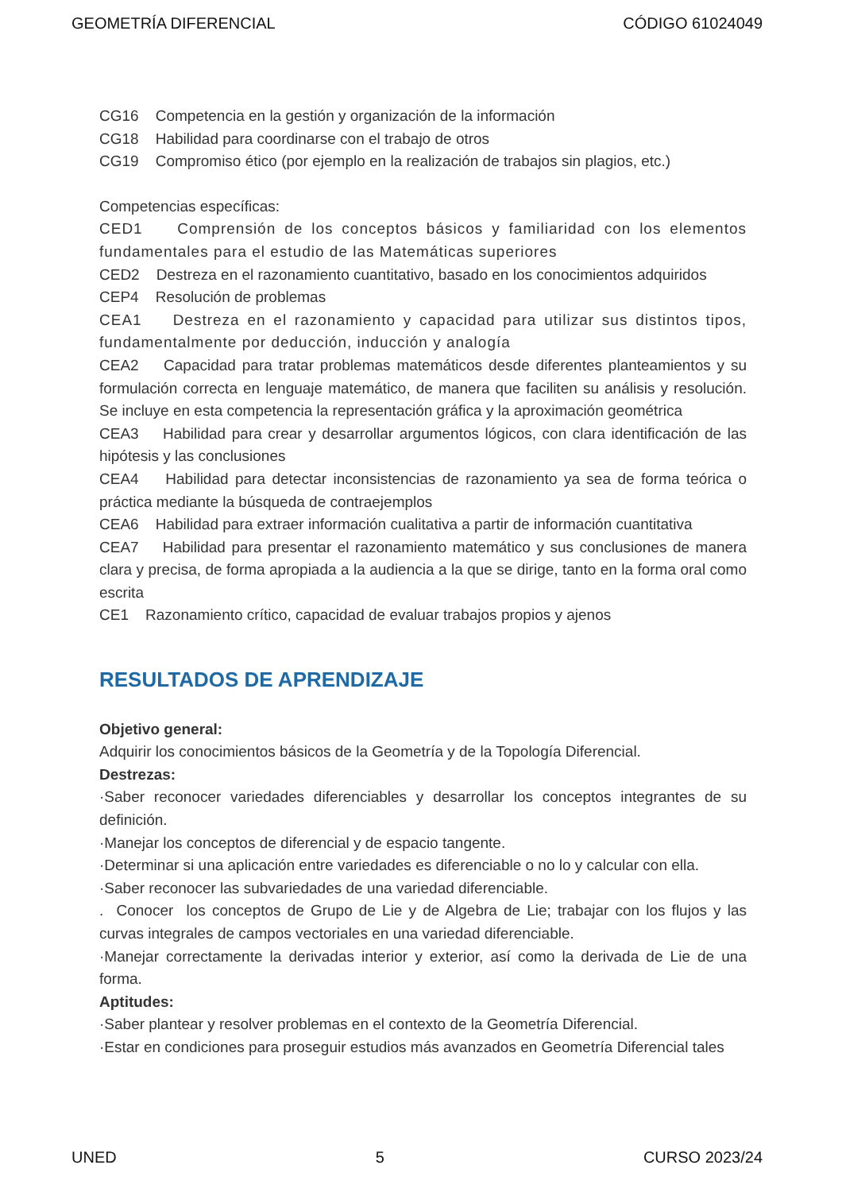GEOMETRÍA DIFERENCIAL CÓDIGO 61024049
CG16 Competencia en la gestión y organización de la información
CG18 Habilidad para coordinarse con el trabajo de otros
CG19 Compromiso ético (por ejemplo en la realización de trabajos sin plagios, etc.)
Competencias específicas:
CED1 Comprensión de los conceptos básicos y familiaridad con los elementos fundamentales para el estudio de las Matemáticas superiores
CED2 Destreza en el razonamiento cuantitativo, basado en los conocimientos adquiridos
CEP4 Resolución de problemas
CEA1 Destreza en el razonamiento y capacidad para utilizar sus distintos tipos, fundamentalmente por deducción, inducción y analogía
CEA2 Capacidad para tratar problemas matemáticos desde diferentes planteamientos y su formulación correcta en lenguaje matemático, de manera que faciliten su análisis y resolución. Se incluye en esta competencia la representación gráfica y la aproximación geométrica
CEA3 Habilidad para crear y desarrollar argumentos lógicos, con clara identificación de las hipótesis y las conclusiones
CEA4 Habilidad para detectar inconsistencias de razonamiento ya sea de forma teórica o práctica mediante la búsqueda de contraejemplos
CEA6 Habilidad para extraer información cualitativa a partir de información cuantitativa
CEA7 Habilidad para presentar el razonamiento matemático y sus conclusiones de manera clara y precisa, de forma apropiada a la audiencia a la que se dirige, tanto en la forma oral como escrita
CE1 Razonamiento crítico, capacidad de evaluar trabajos propios y ajenos
RESULTADOS DE APRENDIZAJE
Objetivo general:
Adquirir los conocimientos básicos de la Geometría y de la Topología Diferencial.
Destrezas:
·Saber reconocer variedades diferenciables y desarrollar los conceptos integrantes de su definición.
·Manejar los conceptos de diferencial y de espacio tangente.
·Determinar si una aplicación entre variedades es diferenciable o no lo y calcular con ella.
·Saber reconocer las subvariedades de una variedad diferenciable.
. Conocer los conceptos de Grupo de Lie y de Algebra de Lie; trabajar con los flujos y las curvas integrales de campos vectoriales en una variedad diferenciable.
·Manejar correctamente la derivadas interior y exterior, así como la derivada de Lie de una forma.
Aptitudes:
·Saber plantear y resolver problemas en el contexto de la Geometría Diferencial.
·Estar en condiciones para proseguir estudios más avanzados en Geometría Diferencial tales
UNED 5 CURSO 2023/24